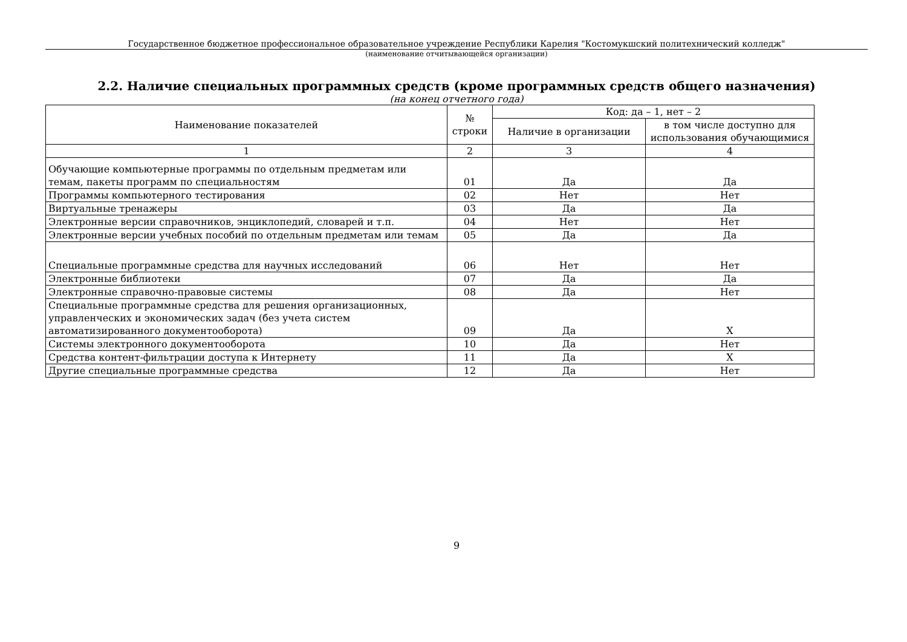Государственное бюджетное профессиональное образовательное учреждение Республики Карелия "Костомукшский политехнический колледж"
(наименование отчитывающейся организации)
2.2. Наличие специальных программных средств (кроме программных средств общего назначения)
(на конец отчетного года)
| Наименование показателей | № строки | Код: да – 1, нет – 2 | |
| --- | --- | --- | --- |
| | | Наличие в организации | в том числе доступно для использования обучающимися |
| 1 | 2 | 3 | 4 |
| Обучающие компьютерные программы по отдельным предметам или темам, пакеты программ по специальностям | 01 | Да | Да |
| Программы компьютерного тестирования | 02 | Нет | Нет |
| Виртуальные тренажеры | 03 | Да | Да |
| Электронные версии справочников, энциклопедий, словарей и т.п. | 04 | Нет | Нет |
| Электронные версии учебных пособий по отдельным предметам или темам | 05 | Да | Да |
| Специальные программные средства для научных исследований | 06 | Нет | Нет |
| Электронные библиотеки | 07 | Да | Да |
| Электронные справочно-правовые системы | 08 | Да | Нет |
| Специальные программные средства для решения организационных, управленческих и экономических задач (без учета систем автоматизированного документооборота) | 09 | Да | X |
| Системы электронного документооборота | 10 | Да | Нет |
| Средства контент-фильтрации доступа к Интернету | 11 | Да | X |
| Другие специальные программные средства | 12 | Да | Нет |
9